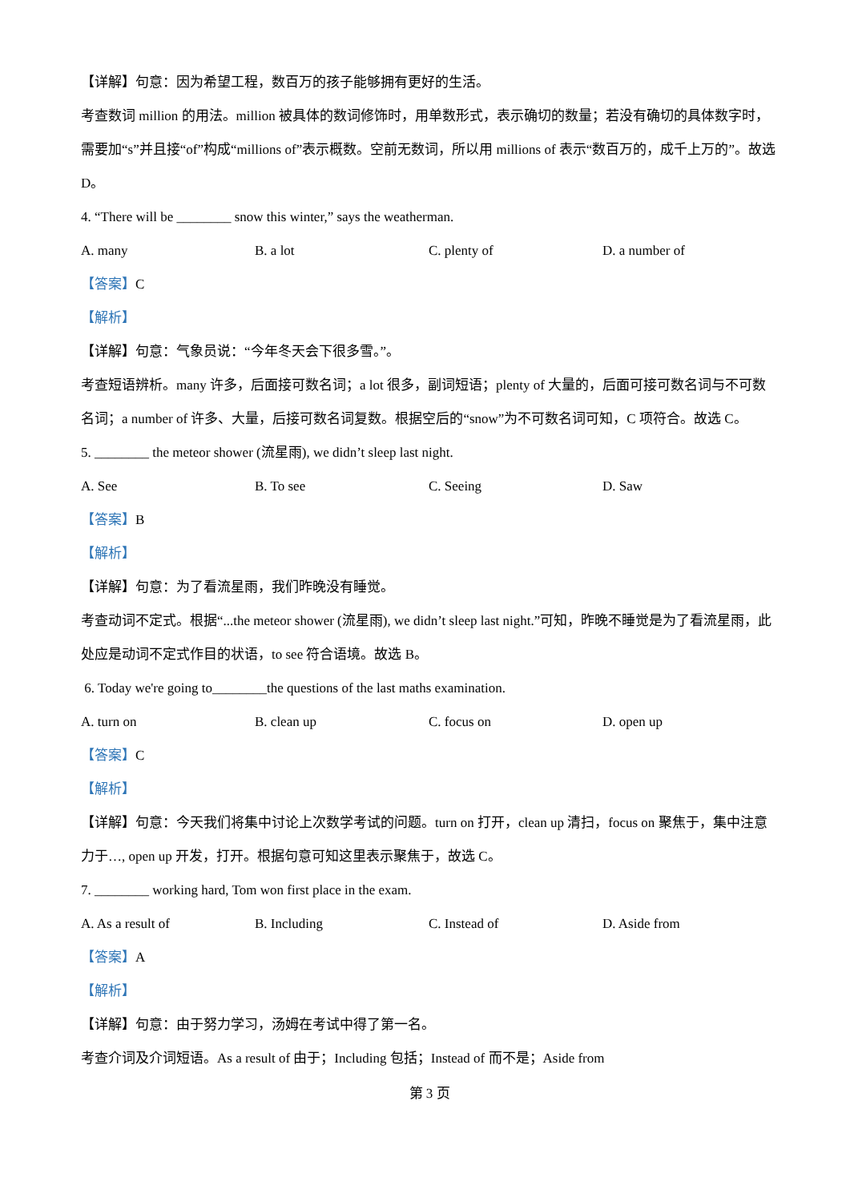【详解】句意：因为希望工程，数百万的孩子能够拥有更好的生活。
考查数词 million 的用法。million 被具体的数词修饰时，用单数形式，表示确切的数量；若没有确切的具体数字时，需要加“s”并且接“of”构成“millions of”表示概数。空前无数词，所以用 millions of 表示“数百万的，成千上万的”。故选 D。
4. “There will be ________ snow this winter,” says the weatherman.
A. many B. a lot C. plenty of D. a number of
【答案】C
【解析】
【详解】句意：气象员说：“今年冬天会下很多雪。”。
考查短语辨析。many 许多，后面接可数名词；a lot 很多，副词短语；plenty of 大量的，后面可接可数名词与不可数名词；a number of 许多、大量，后接可数名词复数。根据空后的“snow”为不可数名词可知，C 项符合。故选 C。
5. ________ the meteor shower (流星雨), we didn’t sleep last night.
A. See B. To see C. Seeing D. Saw
【答案】B
【解析】
【详解】句意：为了看流星雨，我们昨晚没有睡觉。
考查动词不定式。根据“...the meteor shower (流星雨), we didn’t sleep last night.”可知，昨晚不睡觉是为了看流星雨，此处应是动词不定式作目的状语，to see 符合语境。故选 B。
6. Today we're going to________the questions of the last maths examination.
A. turn on B. clean up C. focus on D. open up
【答案】C
【解析】
【详解】句意：今天我们将集中讨论上次数学考试的问题。turn on 打开，clean up 清扫，focus on 聚焦于，集中注意力于…, open up 开发，打开。根据句意可知这里表示聚焦于，故选 C。
7. ________ working hard, Tom won first place in the exam.
A. As a result of B. Including C. Instead of D. Aside from
【答案】A
【解析】
【详解】句意：由于努力学习，汤姆在考试中得了第一名。
考查介词及介词短语。As a result of 由于；Including 包括；Instead of 而不是；Aside from
第 3 页